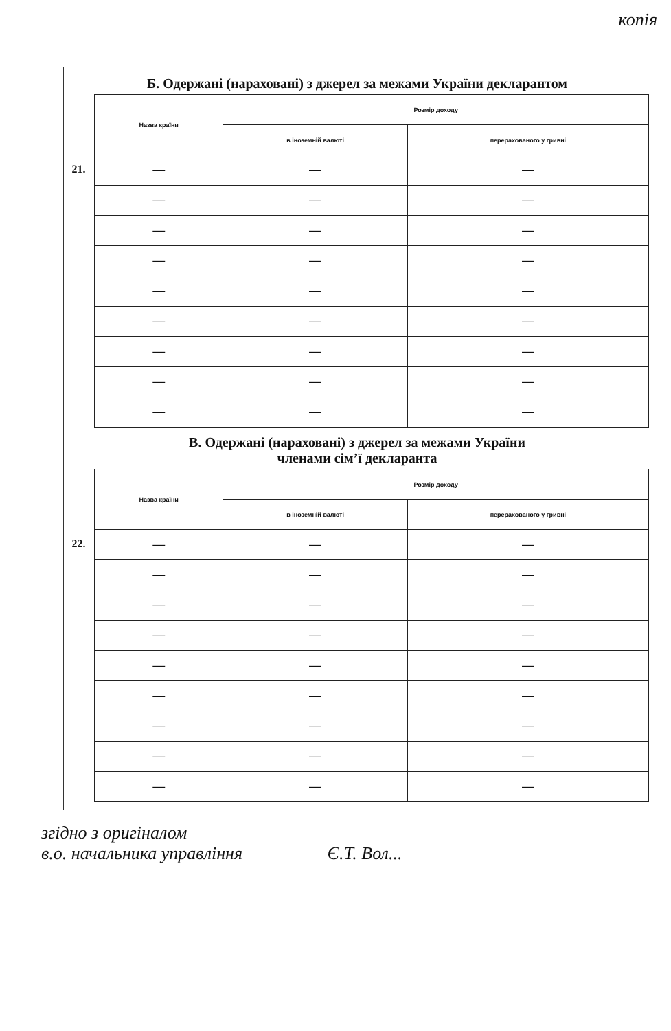копія
Б. Одержані (нараховані) з джерел за межами України декларантом
21.
| Назва країни | Розмір доходу | |
| --- | --- | --- |
| | в іноземній валюті | перерахованого у гривні |
| — | — | — |
| — | — | — |
| — | — | — |
| — | — | — |
| — | — | — |
| — | — | — |
| — | — | — |
| — | — | — |
| — | — | — |
В. Одержані (нараховані) з джерел за межами України
членами сім’ї декларанта
22.
| Назва країни | Розмір доходу | |
| --- | --- | --- |
| | в іноземній валюті | перерахованого у гривні |
| — | — | — |
| — | — | — |
| — | — | — |
| — | — | — |
| — | — | — |
| — | — | — |
| — | — | — |
| — | — | — |
| — | — | — |
згідно з оригіналом
в.о. начальника управління Є.Т. Вол...